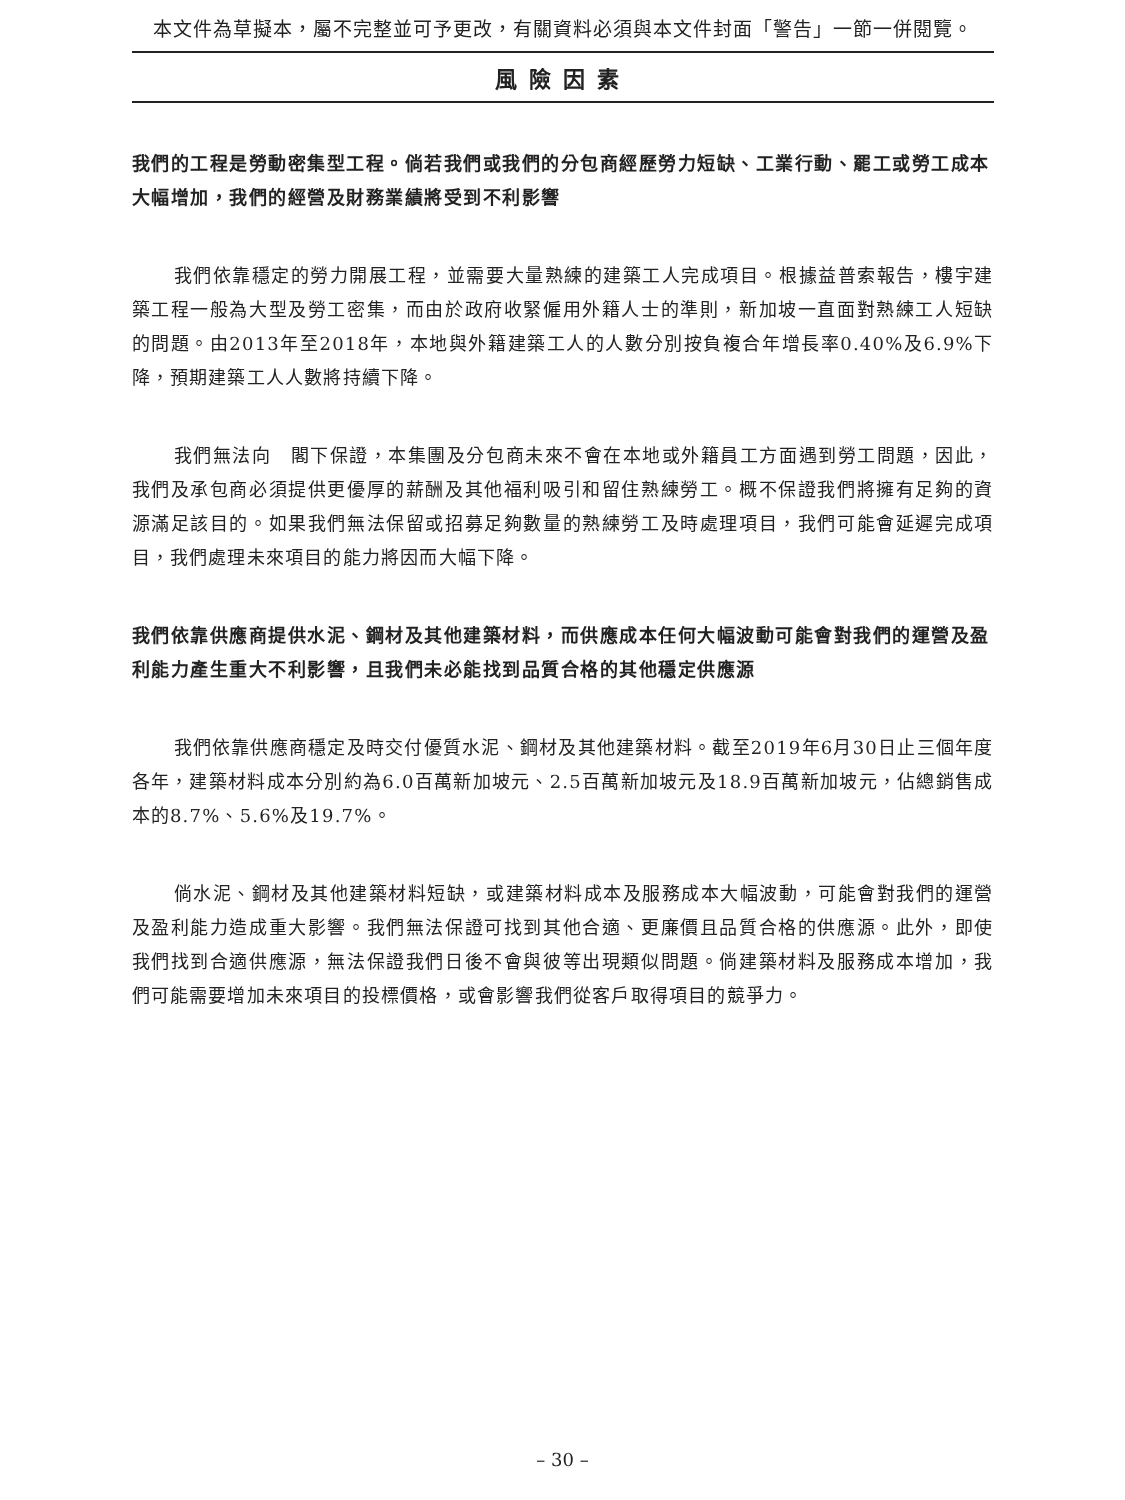本文件為草擬本，屬不完整並可予更改，有關資料必須與本文件封面「警告」一節一併閱覽。
風險因素
我們的工程是勞動密集型工程。倘若我們或我們的分包商經歷勞力短缺、工業行動、罷工或勞工成本大幅增加，我們的經營及財務業績將受到不利影響
我們依靠穩定的勞力開展工程，並需要大量熟練的建築工人完成項目。根據益普索報告，樓宇建築工程一般為大型及勞工密集，而由於政府收緊僱用外籍人士的準則，新加坡一直面對熟練工人短缺的問題。由2013年至2018年，本地與外籍建築工人的人數分別按負複合年增長率0.40%及6.9%下降，預期建築工人人數將持續下降。
我們無法向　閣下保證，本集團及分包商未來不會在本地或外籍員工方面遇到勞工問題，因此，我們及承包商必須提供更優厚的薪酬及其他福利吸引和留住熟練勞工。概不保證我們將擁有足夠的資源滿足該目的。如果我們無法保留或招募足夠數量的熟練勞工及時處理項目，我們可能會延遲完成項目，我們處理未來項目的能力將因而大幅下降。
我們依靠供應商提供水泥、鋼材及其他建築材料，而供應成本任何大幅波動可能會對我們的運營及盈利能力產生重大不利影響，且我們未必能找到品質合格的其他穩定供應源
我們依靠供應商穩定及時交付優質水泥、鋼材及其他建築材料。截至2019年6月30日止三個年度各年，建築材料成本分別約為6.0百萬新加坡元、2.5百萬新加坡元及18.9百萬新加坡元，佔總銷售成本的8.7%、5.6%及19.7%。
倘水泥、鋼材及其他建築材料短缺，或建築材料成本及服務成本大幅波動，可能會對我們的運營及盈利能力造成重大影響。我們無法保證可找到其他合適、更廉價且品質合格的供應源。此外，即使我們找到合適供應源，無法保證我們日後不會與彼等出現類似問題。倘建築材料及服務成本增加，我們可能需要增加未來項目的投標價格，或會影響我們從客戶取得項目的競爭力。
– 30 –